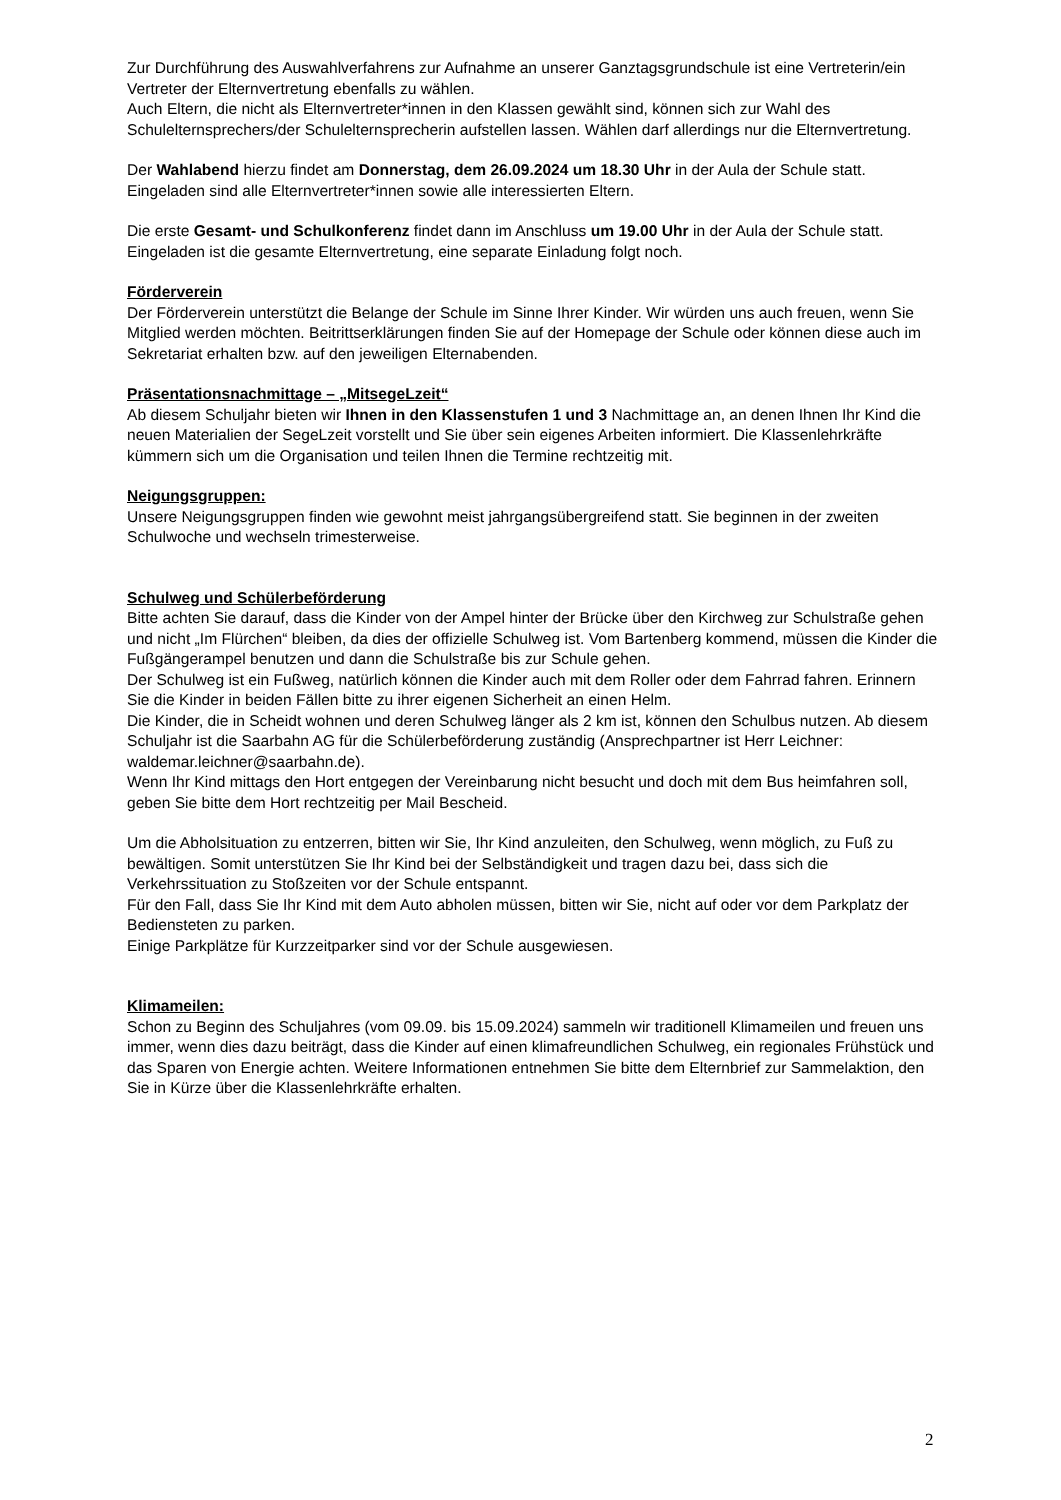Zur Durchführung des Auswahlverfahrens zur Aufnahme an unserer Ganztagsgrundschule ist eine Vertreterin/ein Vertreter der Elternvertretung ebenfalls zu wählen.
Auch Eltern, die nicht als Elternvertreter*innen in den Klassen gewählt sind, können sich zur Wahl des Schulelternsprechers/der Schulelternsprecherin aufstellen lassen. Wählen darf allerdings nur die Elternvertretung.
Der Wahlabend hierzu findet am Donnerstag, dem 26.09.2024 um 18.30 Uhr in der Aula der Schule statt. Eingeladen sind alle Elternvertreter*innen sowie alle interessierten Eltern.
Die erste Gesamt- und Schulkonferenz findet dann im Anschluss um 19.00 Uhr in der Aula der Schule statt. Eingeladen ist die gesamte Elternvertretung, eine separate Einladung folgt noch.
Förderverein
Der Förderverein unterstützt die Belange der Schule im Sinne Ihrer Kinder. Wir würden uns auch freuen, wenn Sie Mitglied werden möchten. Beitrittserklärungen finden Sie auf der Homepage der Schule oder können diese auch im Sekretariat erhalten bzw. auf den jeweiligen Elternabenden.
Präsentationsnachmittage – „MitsegeLzeit“
Ab diesem Schuljahr bieten wir Ihnen in den Klassenstufen 1 und 3 Nachmittage an, an denen Ihnen Ihr Kind die neuen Materialien der SegeLzeit vorstellt und Sie über sein eigenes Arbeiten informiert. Die Klassenlehrkräfte kümmern sich um die Organisation und teilen Ihnen die Termine rechtzeitig mit.
Neigungsgruppen:
Unsere Neigungsgruppen finden wie gewohnt meist jahrgangsübergreifend statt. Sie beginnen in der zweiten Schulwoche und wechseln trimesterweise.
Schulweg und Schülerbeförderung
Bitte achten Sie darauf, dass die Kinder von der Ampel hinter der Brücke über den Kirchweg zur Schulstraße gehen und nicht „Im Flürchen“ bleiben, da dies der offizielle Schulweg ist. Vom Bartenberg kommend, müssen die Kinder die Fußgängerampel benutzen und dann die Schulstraße bis zur Schule gehen.
Der Schulweg ist ein Fußweg, natürlich können die Kinder auch mit dem Roller oder dem Fahrrad fahren. Erinnern Sie die Kinder in beiden Fällen bitte zu ihrer eigenen Sicherheit an einen Helm.
Die Kinder, die in Scheidt wohnen und deren Schulweg länger als 2 km ist, können den Schulbus nutzen. Ab diesem Schuljahr ist die Saarbahn AG für die Schülerbeförderung zuständig (Ansprechpartner ist Herr Leichner: waldemar.leichner@saarbahn.de).
Wenn Ihr Kind mittags den Hort entgegen der Vereinbarung nicht besucht und doch mit dem Bus heimfahren soll, geben Sie bitte dem Hort rechtzeitig per Mail Bescheid.
Um die Abholsituation zu entzerren, bitten wir Sie, Ihr Kind anzuleiten, den Schulweg, wenn möglich, zu Fuß zu bewältigen. Somit unterstützen Sie Ihr Kind bei der Selbständigkeit und tragen dazu bei, dass sich die Verkehrssituation zu Stoßzeiten vor der Schule entspannt.
Für den Fall, dass Sie Ihr Kind mit dem Auto abholen müssen, bitten wir Sie, nicht auf oder vor dem Parkplatz der Bediensteten zu parken.
Einige Parkplätze für Kurzzeitparker sind vor der Schule ausgewiesen.
Klimameilen:
Schon zu Beginn des Schuljahres (vom 09.09. bis 15.09.2024) sammeln wir traditionell Klimameilen und freuen uns immer, wenn dies dazu beiträgt, dass die Kinder auf einen klimafreundlichen Schulweg, ein regionales Frühstück und das Sparen von Energie achten. Weitere Informationen entnehmen Sie bitte dem Elternbrief zur Sammelaktion, den Sie in Kürze über die Klassenlehrkräfte erhalten.
2